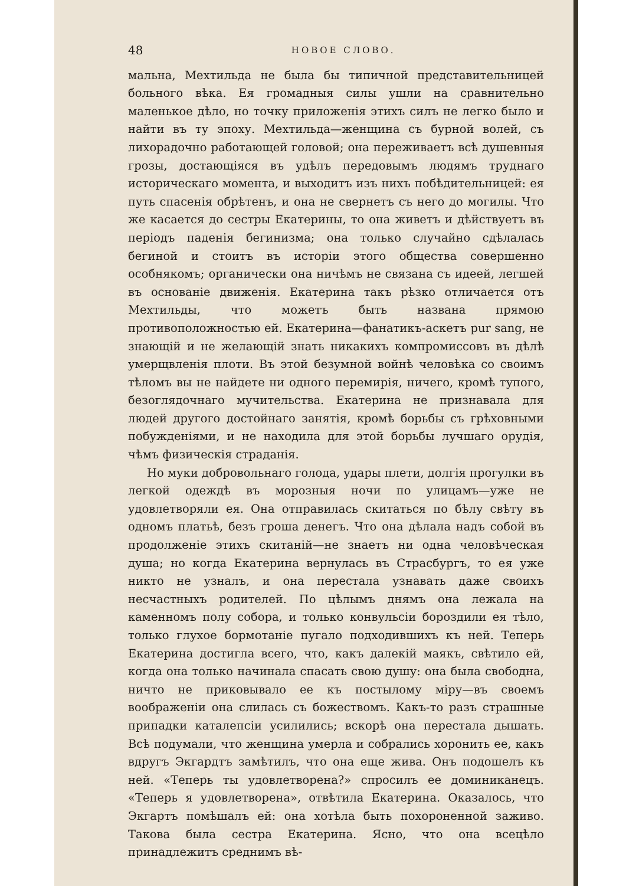48 НОВОЕ СЛОВО.
мальна, Мехтильда не была бы типичной представительницей больного вѣка. Ея громадныя силы ушли на сравнительно маленькое дѣло, но точку приложенія этихъ силъ не легко было и найти въ ту эпоху. Мехтильда—женщина съ бурной волей, съ лихорадочно работающей головой; она переживаетъ всѣ душевныя грозы, достающіяся въ удѣлъ передовымъ людямъ труднаго историческаго момента, и выходитъ изъ нихъ побѣдительницей: ея путь спасенія обрѣтенъ, и она не свернетъ съ него до могилы. Что же касается до сестры Екатерины, то она живетъ и дѣйствуетъ въ періодъ паденія бегинизма; она только случайно сдѣлалась бегиной и стоитъ въ исторіи этого общества совершенно особнякомъ; органически она ничѣмъ не связана съ идеей, легшей въ основаніе движенія. Екатерина такъ рѣзко отличается отъ Мехтильды, что можетъ быть названа прямою противоположностью ей. Екатерина—фанатикъ-аскетъ pur sang, не знающій и не желающій знать никакихъ компромиссовъ въ дѣлѣ умерщвленія плоти. Въ этой безумной войнѣ человѣка со своимъ тѣломъ вы не найдете ни одного перемирія, ничего, кромѣ тупого, безоглядочнаго мучительства. Екатерина не признавала для людей другого достойнаго занятія, кромѣ борьбы съ грѣховными побужденіями, и не находила для этой борьбы лучшаго орудія, чѣмъ физическія страданія.
Но муки добровольнаго голода, удары плети, долгія прогулки въ легкой одеждѣ въ морозныя ночи по улицамъ—уже не удовлетворяли ея. Она отправилась скитаться по бѣлу свѣту въ одномъ платьѣ, безъ гроша денегъ. Что она дѣлала надъ собой въ продолженіе этихъ скитаній—не знаетъ ни одна человѣческая душа; но когда Екатерина вернулась въ Страсбургъ, то ея уже никто не узналъ, и она перестала узнавать даже своихъ несчастныхъ родителей. По цѣлымъ днямъ она лежала на каменномъ полу собора, и только конвульсіи бороздили ея тѣло, только глухое бормотаніе пугало подходившихъ къ ней. Теперь Екатерина достигла всего, что, какъ далекій маякъ, свѣтило ей, когда она только начинала спасать свою душу: она была свободна, ничто не приковывало ее къ постылому міру—въ своемъ воображеніи она слилась съ божествомъ. Какъ-то разъ страшные припадки каталепсіи усилились; вскорѣ она перестала дышать. Всѣ подумали, что женщина умерла и собрались хоронить ее, какъ вдругъ Экгардтъ замѣтилъ, что она еще жива. Онъ подошелъ къ ней. «Теперь ты удовлетворена?» спросилъ ее доминиканецъ. «Теперь я удовлетворена», отвѣтила Екатерина. Оказалось, что Экгартъ помѣшалъ ей: она хотѣла быть похороненной заживо. Такова была сестра Екатерина. Ясно, что она всецѣло принадлежитъ среднимъ вѣ-